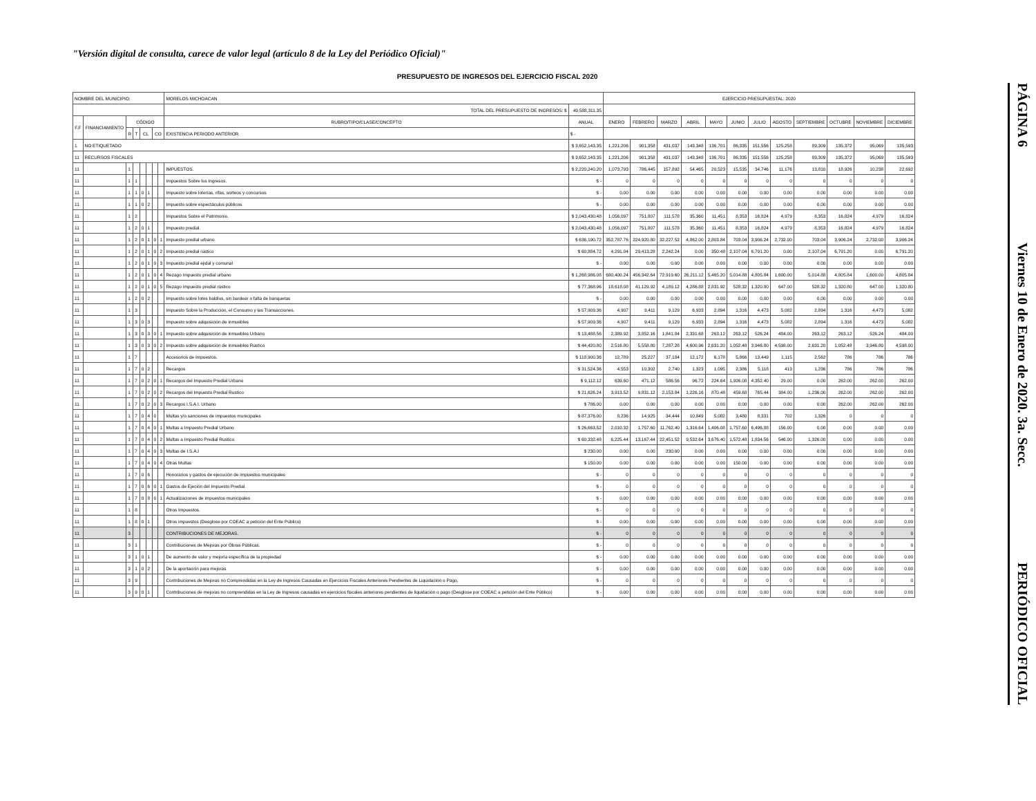"Versión digital de consulta, carece de valor legal (artículo 8 de la Ley del Periódico Oficial)"
PRESUPUESTO DE INGRESOS DEL EJERCICIO FISCAL 2020
PÁGINA 6 Viernes 10 de Enero de 2020. 3a. Secc. PERIÓDICO OFICIAL
| NOMBRE DEL MUNICIPIO: | | | | | | | | MORELOS MICHOACAN | | EJERCICIO PRESUPUESTAL: 2020 | | | | | | | | | | | |
| | | | | | | | | TOTAL DEL PRESUPUESTO DE INGRESOS: $ | 49,588,311.35 | | | | | | | | | | | | |
| F.F | FINANCIAMIENTO | CÓDIGO | | | | | | RUBRO/TIPO/CLASE/CONCEPTO | ANUAL | ENERO | FEBRERO | MARZO | ABRIL | MAYO | JUNIO | JULIO | AGOSTO | SEPTIEMBRE | OCTUBRE | NOVIEMBRE | DICIEMBRE |
| | | R | T | CL | | CO | | EXISTENCIA PERIODO ANTERIOR | $ - | | | | | | | | | | | | |
| 1 | NO ETIQUETADO | | | | | | | | $ 3,652,143.35 | 1,221,206 | 901,358 | 431,037 | 143,348 | 136,701 | 86,335 | 151,556 | 125,258 | 89,309 | 135,372 | 95,069 | 135,593 |
| 11 | RECURSOS FISCALES | | | | | | | | $ 3,652,143.35 | 1,221,206 | 901,358 | 431,037 | 143,348 | 136,701 | 86,335 | 151,556 | 125,258 | 89,309 | 135,372 | 95,069 | 135,593 |
| 11 | | 1 | | | | | | IMPUESTOS. | $ 2,220,240.20 | 1,073,793 | 786,445 | 157,892 | 54,465 | 20,523 | 15,535 | 34,746 | 11,176 | 13,810 | 18,926 | 10,238 | 22,692 |
| 11 | | 1 | 1 | | | | | Impuestos Sobre los Ingresos. | $ - | 0 | 0 | 0 | 0 | 0 | 0 | 0 | 0 | 0 | 0 | 0 | 0 |
| 11 | | 1 | 1 | 0 | 1 | | | Impuesto sobre loterías, rifas, sorteos y concursos | $ - | 0.00 | 0.00 | 0.00 | 0.00 | 0.00 | 0.00 | 0.00 | 0.00 | 0.00 | 0.00 | 0.00 | 0.00 |
| 11 | | 1 | 1 | 0 | 2 | | | Impuesto sobre espectáculos públicos | $ - | 0.00 | 0.00 | 0.00 | 0.00 | 0.00 | 0.00 | 0.00 | 0.00 | 0.00 | 0.00 | 0.00 | 0.00 |
| 11 | | 1 | 2 | | | | | Impuestos Sobre el Patrimonio. | $ 2,043,430.48 | 1,056,097 | 751,807 | 111,578 | 35,360 | 11,451 | 8,353 | 16,824 | 4,979 | 8,353 | 16,824 | 4,979 | 16,824 |
| 11 | | 1 | 2 | 0 | 1 | | | Impuesto predial. | $ 2,043,430.48 | 1,056,097 | 751,807 | 111,578 | 35,360 | 11,451 | 8,353 | 16,824 | 4,979 | 8,353 | 16,824 | 4,979 | 16,824 |
| 11 | | 1 | 2 | 0 | 1 | 0 | 1 | Impuesto predial urbano | $ 636,190.72 | 352,787.76 | 224,920.80 | 32,227.52 | 4,862.00 | 2,803.84 | 703.04 | 3,906.24 | 2,732.00 | 703.04 | 3,906.24 | 2,732.00 | 3,906.24 |
| 11 | | 1 | 2 | 0 | 1 | 0 | 2 | Impuesto predial rústico | $ 60,884.72 | 4,291.04 | 29,413.28 | 2,242.24 | 0.00 | 350.48 | 2,107.04 | 6,791.20 | 0.00 | 2,107.04 | 6,791.20 | 0.00 | 6,791.20 |
| 11 | | 1 | 2 | 0 | 1 | 0 | 3 | Impuesto predial ejidal y comunal | $ - | 0.00 | 0.00 | 0.00 | 0.00 | 0.00 | 0.00 | 0.00 | 0.00 | 0.00 | 0.00 | 0.00 | 0.00 |
| 11 | | 1 | 2 | 0 | 1 | 0 | 4 | Rezago Impuesto predial urbano | $ 1,268,986.08 | 680,400.24 | 456,342.64 | 72,919.60 | 26,211.12 | 5,465.20 | 5,014.88 | 4,805.84 | 1,600.00 | 5,014.88 | 4,805.84 | 1,600.00 | 4,805.84 |
| 11 | | 1 | 2 | 0 | 1 | 0 | 5 | Rezago Impuesto predial rústico | $ 77,368.96 | 18,618.08 | 41,129.92 | 4,189.12 | 4,286.88 | 2,831.92 | 528.32 | 1,320.80 | 647.00 | 528.32 | 1,320.80 | 647.00 | 1,320.80 |
| 11 | | 1 | 2 | 0 | 2 | | | Impuesto sobre lotes baldíos, sin bardear o falta de banquetas | $ - | 0.00 | 0.00 | 0.00 | 0.00 | 0.00 | 0.00 | 0.00 | 0.00 | 0.00 | 0.00 | 0.00 | 0.00 |
| 11 | | 1 | 3 | | | | | Impuesto Sobre la Producción, el Consumo y las Transacciones. | $ 57,909.36 | 4,907 | 9,411 | 9,129 | 6,933 | 2,894 | 1,316 | 4,473 | 5,082 | 2,894 | 1,316 | 4,473 | 5,082 |
| 11 | | 1 | 3 | 0 | 3 | | | Impuesto sobre adquisición de inmuebles | $ 57,909.36 | 4,907 | 9,411 | 9,129 | 6,933 | 2,894 | 1,316 | 4,473 | 5,082 | 2,894 | 1,316 | 4,473 | 5,082 |
| 11 | | 1 | 3 | 0 | 3 | 0 | 1 | Impuesto sobre adquisición de inmuebles Urbano | $ 13,488.56 | 2,389.92 | 3,852.16 | 1,841.84 | 2,331.68 | 263.12 | 263.12 | 526.24 | 484.00 | 263.12 | 263.12 | 526.24 | 484.00 |
| 11 | | 1 | 3 | 0 | 3 | 0 | 2 | Impuesto sobre adquisición de inmuebles Rustico | $ 44,420.80 | 2,516.80 | 5,558.80 | 7,287.28 | 4,600.96 | 2,631.20 | 1,052.48 | 3,946.80 | 4,598.00 | 2,631.20 | 1,052.48 | 3,946.80 | 4,598.00 |
| 11 | | 1 | 7 | | | | | Accesorios de Impuestos. | $ 118,900.36 | 12,789 | 25,227 | 37,184 | 12,172 | 6,178 | 5,866 | 13,449 | 1,115 | 2,562 | 786 | 786 | 786 |
| 11 | | 1 | 7 | 0 | 2 | | | Recargos | $ 31,524.36 | 4,553 | 10,302 | 2,740 | 1,323 | 1,095 | 2,386 | 5,118 | 413 | 1,236 | 786 | 786 | 786 |
| 11 | | 1 | 7 | 0 | 2 | 0 | 1 | Recargos del Impuesto Predial Urbano | $ 9,112.12 | 639.60 | 471.12 | 586.56 | 96.72 | 224.64 | 1,926.08 | 4,352.40 | 29.00 | 0.00 | 262.00 | 262.00 | 262.00 |
| 11 | | 1 | 7 | 0 | 2 | 0 | 2 | Recargos del Impuesto Predial Rustico | $ 21,626.24 | 3,913.52 | 9,831.12 | 2,153.84 | 1,226.16 | 870.48 | 459.68 | 765.44 | 384.00 | 1,236.00 | 262.00 | 262.00 | 262.00 |
| 11 | | 1 | 7 | 0 | 2 | 0 | 3 | Recargos I.S.A.I. Urbano | $ 786.00 | 0.00 | 0.00 | 0.00 | 0.00 | 0.00 | 0.00 | 0.00 | 0.00 | 0.00 | 262.00 | 262.00 | 262.00 |
| 11 | | 1 | 7 | 0 | 4 | 0 | | Multas y/o sanciones de impuestos municipales | $ 87,376.00 | 8,236 | 14,925 | 34,444 | 10,849 | 5,082 | 3,480 | 8,331 | 702 | 1,326 | 0 | 0 | 0 |
| 11 | | 1 | 7 | 0 | 4 | 0 | 1 | Multas a Impuesto Predial Urbano | $ 26,663.52 | 2,010.32 | 1,757.60 | 11,762.40 | 1,316.64 | 1,406.08 | 1,757.60 | 6,496.88 | 156.00 | 0.00 | 0.00 | 0.00 | 0.00 |
| 11 | | 1 | 7 | 0 | 4 | 0 | 2 | Multas a Impuesto Predial Rustico | $ 60,332.48 | 6,225.44 | 13,167.44 | 22,451.52 | 9,532.64 | 3,676.40 | 1,572.48 | 1,834.56 | 546.00 | 1,326.00 | 0.00 | 0.00 | 0.00 |
| 11 | | 1 | 7 | 0 | 4 | 0 | 3 | Multas de I.S.A.I | $ 230.00 | 0.00 | 0.00 | 230.00 | 0.00 | 0.00 | 0.00 | 0.00 | 0.00 | 0.00 | 0.00 | 0.00 | 0.00 |
| 11 | | 1 | 7 | 0 | 4 | 0 | 4 | Otras Multas | $ 150.00 | 0.00 | 0.00 | 0.00 | 0.00 | 0.00 | 150.00 | 0.00 | 0.00 | 0.00 | 0.00 | 0.00 | 0.00 |
| 11 | | 1 | 7 | 0 | 6 | | | Honorarios y gastos de ejecución de impuestos municipales | $ - | 0 | 0 | 0 | 0 | 0 | 0 | 0 | 0 | 0 | 0 | 0 | 0 |
| 11 | | 1 | 7 | 0 | 6 | 0 | 1 | Gastos de Ejeción del Impuesto Predial | $ - | 0 | 0 | 0 | 0 | 0 | 0 | 0 | 0 | 0 | 0 | 0 | 0 |
| 11 | | 1 | 7 | 0 | 8 | 0 | 1 | Actualizaciones de impuestos municipales | $ - | 0.00 | 0.00 | 0.00 | 0.00 | 0.00 | 0.00 | 0.00 | 0.00 | 0.00 | 0.00 | 0.00 | 0.00 |
| 11 | | 1 | 8 | | | | | Otros Impuestos. | $ - | 0 | 0 | 0 | 0 | 0 | 0 | 0 | 0 | 0 | 0 | 0 | 0 |
| 11 | | 1 | 8 | 0 | 1 | | | Otros impuestos (Desglose por COEAC a petición del Ente Público) | $ - | 0.00 | 0.00 | 0.00 | 0.00 | 0.00 | 0.00 | 0.00 | 0.00 | 0.00 | 0.00 | 0.00 | 0.00 |
| 11 | | 3 | | | | | | CONTRIBUCIONES DE MEJORAS. | $ - | 0 | 0 | 0 | 0 | 0 | 0 | 0 | 0 | 0 | 0 | 0 | 0 |
| 11 | | 3 | 1 | | | | | Contribuciones de Mejoras por Obras Públicas. | $ - | 0 | 0 | 0 | 0 | 0 | 0 | 0 | 0 | 0 | 0 | 0 | 0 |
| 11 | | 3 | 1 | 0 | 1 | | | De aumento de valor y mejoría específica de la propiedad | $ - | 0.00 | 0.00 | 0.00 | 0.00 | 0.00 | 0.00 | 0.00 | 0.00 | 0.00 | 0.00 | 0.00 | 0.00 |
| 11 | | 3 | 1 | 0 | 2 | | | De la aportación para mejoras | $ - | 0.00 | 0.00 | 0.00 | 0.00 | 0.00 | 0.00 | 0.00 | 0.00 | 0.00 | 0.00 | 0.00 | 0.00 |
| 11 | | 3 | 9 | | | | | Contribuciones de Mejoras no Comprendidas en la Ley de Ingresos Causadas en Ejercicios Fiscales Anteriores Pendientes de Liquidación o Pago. | $ - | 0 | 0 | 0 | 0 | 0 | 0 | 0 | 0 | 0 | 0 | 0 | 0 |
| 11 | | 3 | 9 | 0 | 1 | | | Contribuciones de mejoras no comprendidas en la Ley de Ingresos causadas en ejercicios fiscales anteriores pendientes de liquidación o pago (Desglose por COEAC a petición del Ente Público) | $ - | 0.00 | 0.00 | 0.00 | 0.00 | 0.00 | 0.00 | 0.00 | 0.00 | 0.00 | 0.00 | 0.00 | 0.00 |